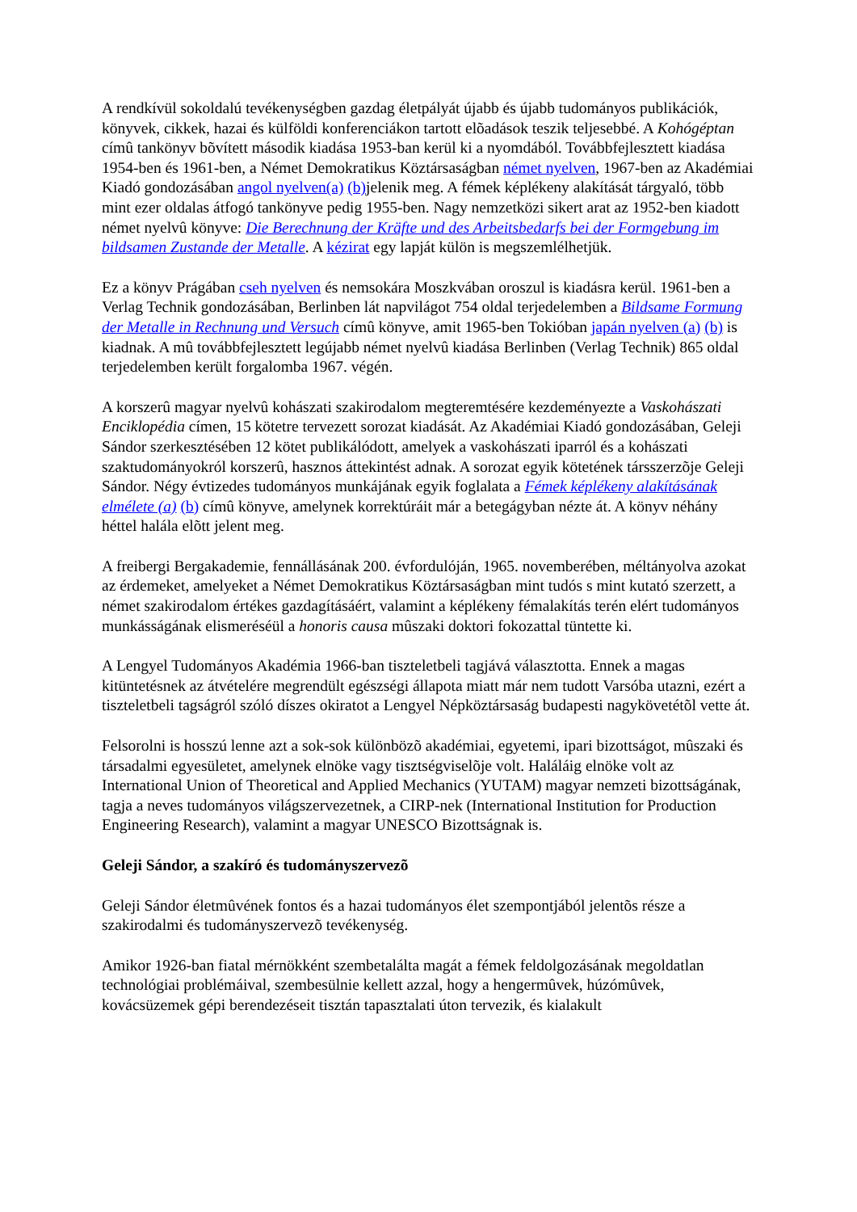A rendkívül sokoldalú tevékenységben gazdag életpályát újabb és újabb tudományos publikációk, könyvek, cikkek, hazai és külföldi konferenciákon tartott elõadások teszik teljesebbé. A Kohógéptan címû tankönyv bõvített második kiadása 1953-ban kerül ki a nyomdából. Továbbfejlesztett kiadása 1954-ben és 1961-ben, a Német Demokratikus Köztársaságban német nyelven, 1967-ben az Akadémiai Kiadó gondozásában angol nyelven(a) (b) jelenik meg. A fémek képlékeny alakítását tárgyaló, több mint ezer oldalas átfogó tankönyve pedig 1955-ben. Nagy nemzetközi sikert arat az 1952-ben kiadott német nyelvû könyve: Die Berechnung der Kräfte und des Arbeitsbedarfs bei der Formgebung im bildsamen Zustande der Metalle. A kézirat egy lapját külön is megszemlélhetjük.
Ez a könyv Prágában cseh nyelven és nemsokára Moszkvában oroszul is kiadásra kerül. 1961-ben a Verlag Technik gondozásában, Berlinben lát napvilágot 754 oldal terjedelemben a Bildsame Formung der Metalle in Rechnung und Versuch címû könyve, amit 1965-ben Tokióban japán nyelven (a) (b) is kiadnak. A mû továbbfejlesztett legújabb német nyelvû kiadása Berlinben (Verlag Technik) 865 oldal terjedelemben került forgalomba 1967. végén.
A korszerû magyar nyelvû kohászati szakirodalom megteremtésére kezdeményezte a Vaskohászati Enciklopédia címen, 15 kötetre tervezett sorozat kiadását. Az Akadémiai Kiadó gondozásában, Geleji Sándor szerkesztésében 12 kötet publikálódott, amelyek a vaskohászati iparról és a kohászati szaktudományokról korszerû, hasznos áttekintést adnak. A sorozat egyik kötetének társszerzõje Geleji Sándor. Négy évtizedes tudományos munkájának egyik foglalata a Fémek képlékeny alakításának elmélete (a) (b) címû könyve, amelynek korrektúráit már a betegágyban nézte át. A könyv néhány héttel halála elõtt jelent meg.
A freibergi Bergakademie, fennállásának 200. évfordulóján, 1965. novemberében, méltányolva azokat az érdemeket, amelyeket a Német Demokratikus Köztársaságban mint tudós s mint kutató szerzett, a német szakirodalom értékes gazdagításáért, valamint a képlékeny fémalakítás terén elért tudományos munkásságának elismeréséül a honoris causa mûszaki doktori fokozattal tüntette ki.
A Lengyel Tudományos Akadémia 1966-ban tiszteletbeli tagjává választotta. Ennek a magas kitüntetésnek az átvételére megrendült egészségi állapota miatt már nem tudott Varsóba utazni, ezért a tiszteletbeli tagságról szóló díszes okiratot a Lengyel Népköztársaság budapesti nagykövetétõl vette át.
Felsorolni is hosszú lenne azt a sok-sok különbözõ akadémiai, egyetemi, ipari bizottságot, mûszaki és társadalmi egyesületet, amelynek elnöke vagy tisztségviselõje volt. Haláláig elnöke volt az International Union of Theoretical and Applied Mechanics (YUTAM) magyar nemzeti bizottságának, tagja a neves tudományos világszervezetnek, a CIRP-nek (International Institution for Production Engineering Research), valamint a magyar UNESCO Bizottságnak is.
Geleji Sándor, a szakíró és tudományszervezõ
Geleji Sándor életmûvének fontos és a hazai tudományos élet szempontjából jelentõs része a szakirodalmi és tudományszervezõ tevékenység.
Amikor 1926-ban fiatal mérnökként szembetalálta magát a fémek feldolgozásának megoldatlan technológiai problémáival, szembesülnie kellett azzal, hogy a hengermûvek, húzómûvek, kovácsüzemek gépi berendezéseit tisztán tapasztalati úton tervezik, és kialakult